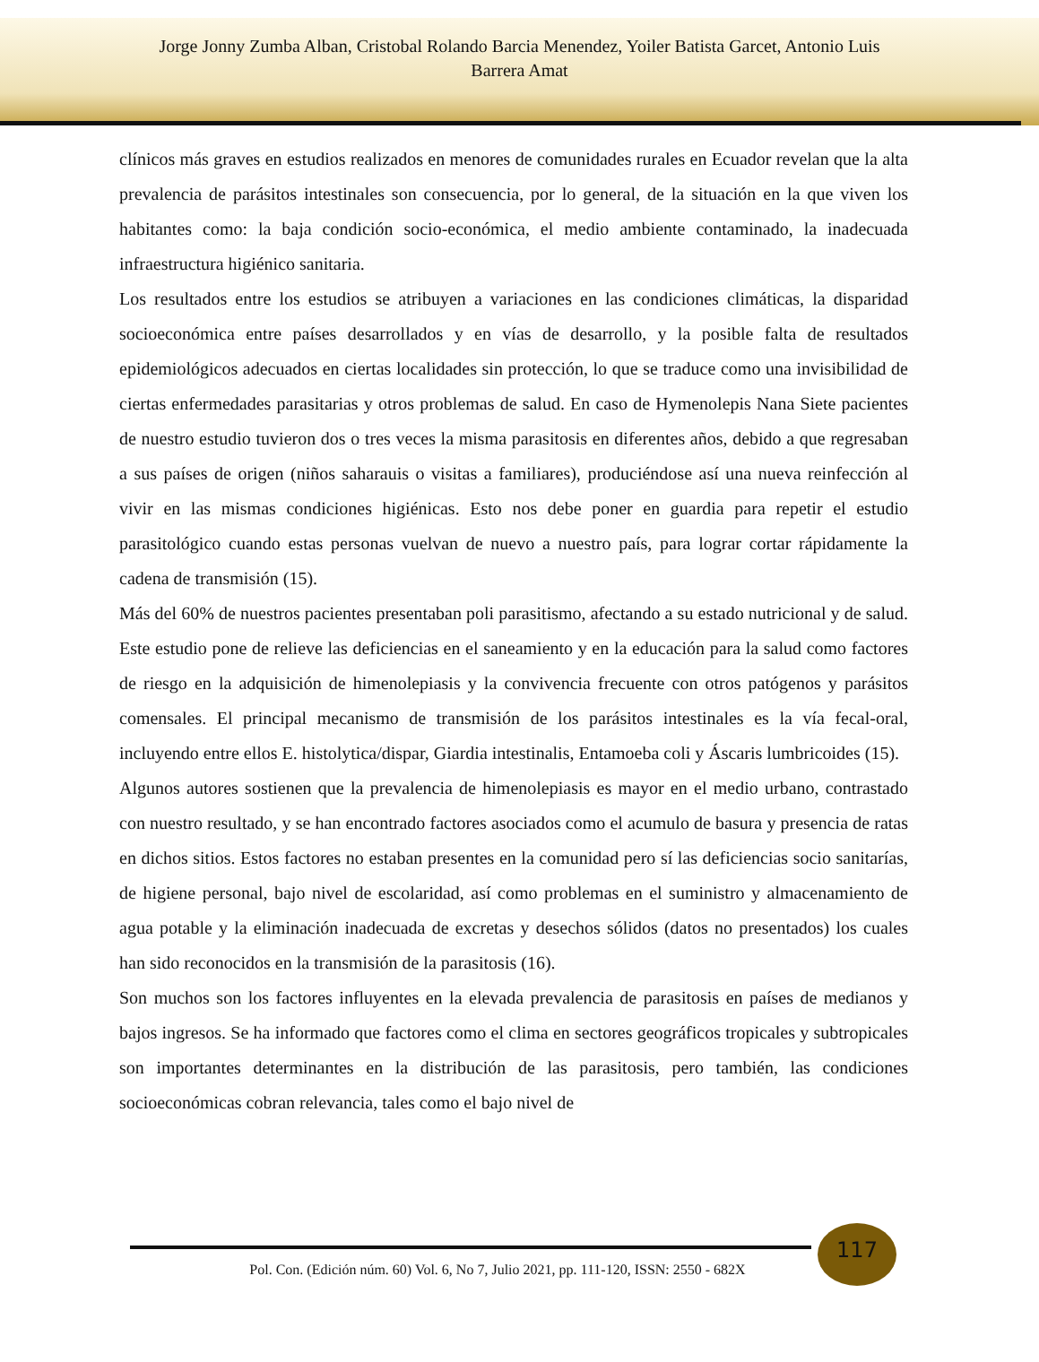Jorge Jonny Zumba Alban, Cristobal Rolando Barcia Menendez, Yoiler Batista Garcet, Antonio Luis
Barrera Amat
clínicos más graves en estudios realizados en menores de comunidades rurales en Ecuador revelan que la alta prevalencia de parásitos intestinales son consecuencia, por lo general, de la situación en la que viven los habitantes como: la baja condición socio-económica, el medio ambiente contaminado, la inadecuada infraestructura higiénico sanitaria.
Los resultados entre los estudios se atribuyen a variaciones en las condiciones climáticas, la disparidad socioeconómica entre países desarrollados y en vías de desarrollo, y la posible falta de resultados epidemiológicos adecuados en ciertas localidades sin protección, lo que se traduce como una invisibilidad de ciertas enfermedades parasitarias y otros problemas de salud. En caso de Hymenolepis Nana Siete pacientes de nuestro estudio tuvieron dos o tres veces la misma parasitosis en diferentes años, debido a que regresaban a sus países de origen (niños saharauis o visitas a familiares), produciéndose así una nueva reinfección al vivir en las mismas condiciones higiénicas. Esto nos debe poner en guardia para repetir el estudio parasitológico cuando estas personas vuelvan de nuevo a nuestro país, para lograr cortar rápidamente la cadena de transmisión (15).
Más del 60% de nuestros pacientes presentaban poli parasitismo, afectando a su estado nutricional y de salud. Este estudio pone de relieve las deficiencias en el saneamiento y en la educación para la salud como factores de riesgo en la adquisición de himenolepiasis y la convivencia frecuente con otros patógenos y parásitos comensales. El principal mecanismo de transmisión de los parásitos intestinales es la vía fecal-oral, incluyendo entre ellos E. histolytica/dispar, Giardia intestinalis, Entamoeba coli y Áscaris lumbricoides (15).
Algunos autores sostienen que la prevalencia de himenolepiasis es mayor en el medio urbano, contrastado con nuestro resultado, y se han encontrado factores asociados como el acumulo de basura y presencia de ratas en dichos sitios. Estos factores no estaban presentes en la comunidad pero sí las deficiencias socio sanitarías, de higiene personal, bajo nivel de escolaridad, así como problemas en el suministro y almacenamiento de agua potable y la eliminación inadecuada de excretas y desechos sólidos (datos no presentados) los cuales han sido reconocidos en la transmisión de la parasitosis (16).
Son muchos son los factores influyentes en la elevada prevalencia de parasitosis en países de medianos y bajos ingresos. Se ha informado que factores como el clima en sectores geográficos tropicales y subtropicales son importantes determinantes en la distribución de las parasitosis, pero también, las condiciones socioeconómicas cobran relevancia, tales como el bajo nivel de
117
Pol. Con. (Edición núm. 60) Vol. 6, No 7, Julio 2021, pp. 111-120, ISSN: 2550 - 682X